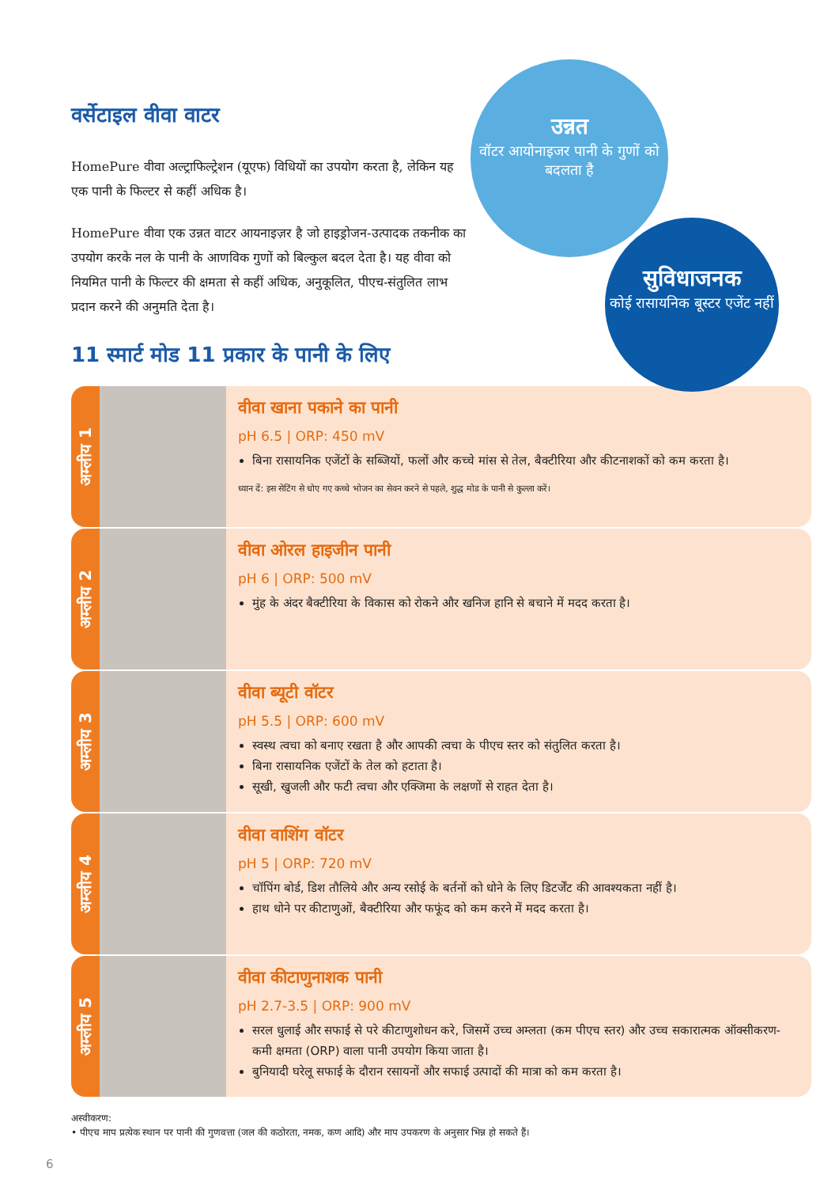उन्नत
वॉटर आयोनाइजर पानी के गुणों को बदलता है
सुविधाजनक
कोई रासायनिक बूस्टर एजेंट नहीं
वर्सेटाइल वीवा वाटर
HomePure वीवा अल्ट्राफिल्ट्रेशन (यूएफ) विधियों का उपयोग करता है, लेकिन यह एक पानी के फिल्टर से कहीं अधिक है।
HomePure वीवा एक उन्नत वाटर आयनाइज़र है जो हाइड्रोजन-उत्पादक तकनीक का उपयोग करके नल के पानी के आणविक गुणों को बिल्कुल बदल देता है। यह वीवा को नियमित पानी के फिल्टर की क्षमता से कहीं अधिक, अनुकूलित, पीएच-संतुलित लाभ प्रदान करने की अनुमति देता है।
11 स्मार्ट मोड 11 प्रकार के पानी के लिए
अम्लीय 1
वीवा खाना पकाने का पानी
pH 6.5 | ORP: 450 mV
बिना रासायनिक एजेंटों के सब्जियों, फलों और कच्चे मांस से तेल, बैक्टीरिया और कीटनाशकों को कम करता है।
ध्यान दें: इस सेटिंग से धोए गए कच्चे भोजन का सेवन करने से पहले, शुद्ध मोड के पानी से कुल्ला करें।
अम्लीय 2
वीवा ओरल हाइजीन पानी
pH 6 | ORP: 500 mV
मुंह के अंदर बैक्टीरिया के विकास को रोकने और खनिज हानि से बचाने में मदद करता है।
अम्लीय 3
वीवा ब्यूटी वॉटर
pH 5.5 | ORP: 600 mV
स्वस्थ त्वचा को बनाए रखता है और आपकी त्वचा के पीएच स्तर को संतुलित करता है।
बिना रासायनिक एजेंटों के तेल को हटाता है।
सूखी, खुजली और फटी त्वचा और एक्जिमा के लक्षणों से राहत देता है।
अम्लीय 4
वीवा वाशिंग वॉटर
pH 5 | ORP: 720 mV
चॉपिंग बोर्ड, डिश तौलिये और अन्य रसोई के बर्तनों को धोने के लिए डिटर्जेंट की आवश्यकता नहीं है।
हाथ धोने पर कीटाणुओं, बैक्टीरिया और फफूंद को कम करने में मदद करता है।
अम्लीय 5
वीवा कीटाणुनाशक पानी
pH 2.7-3.5 | ORP: 900 mV
सरल धुलाई और सफाई से परे कीटाणुशोधन करे, जिसमें उच्च अम्लता (कम पीएच स्तर) और उच्च सकारात्मक ऑक्सीकरण-कमी क्षमता (ORP) वाला पानी उपयोग किया जाता है।
बुनियादी घरेलू सफाई के दौरान रसायनों और सफाई उत्पादों की मात्रा को कम करता है।
अस्वीकरण:
• पीएच माप प्रत्येक स्थान पर पानी की गुणवत्ता (जल की कठोरता, नमक, कण आदि) और माप उपकरण के अनुसार भिन्न हो सकते हैं।
6